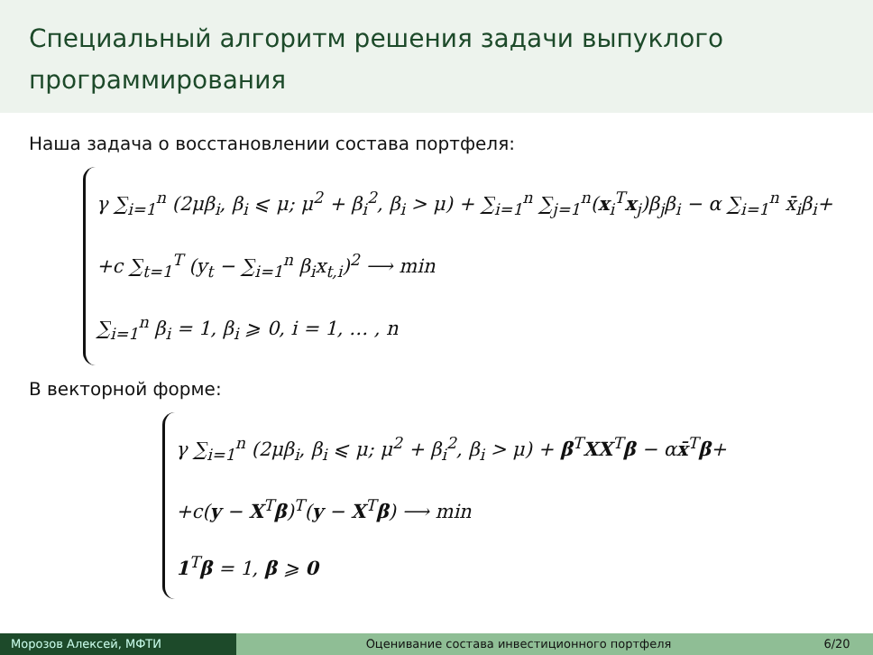Специальный алгоритм решения задачи выпуклого программирования
Наша задача о восстановлении состава портфеля:
γ ∑<sub>i=1</sub><sup>n</sup> (2μβ<sub>i</sub>, β<sub>i</sub> ⩽ μ; μ<sup>2</sup> + β<sub>i</sub><sup>2</sup>, β<sub>i</sub> > μ) + ∑<sub>i=1</sub><sup>n</sup> ∑<sub>j=1</sub><sup>n</sup>(x<sub>i</sub><sup>T</sup>x<sub>j</sub>)β<sub>j</sub>β<sub>i</sub> − α ∑<sub>i=1</sub><sup>n</sup> x̄<sub>i</sub>β<sub>i</sub>+
+c ∑<sub>t=1</sub><sup>T</sup> (y<sub>t</sub> − ∑<sub>i=1</sub><sup>n</sup> β<sub>i</sub>x<sub>t,i</sub>)<sup>2</sup> ⟶ min
∑<sub>i=1</sub><sup>n</sup> β<sub>i</sub> = 1, β<sub>i</sub> ⩾ 0, i = 1, … , n
В векторной форме:
γ ∑<sub>i=1</sub><sup>n</sup> (2μβ<sub>i</sub>, β<sub>i</sub> ⩽ μ; μ<sup>2</sup> + β<sub>i</sub><sup>2</sup>, β<sub>i</sub> > μ) + β<sup>T</sup>XX<sup>T</sup>β − αx̄<sup>T</sup>β+
+c(y − X<sup>T</sup>β)<sup>T</sup>(y − X<sup>T</sup>β) ⟶ min
1<sup>T</sup>β = 1, β ⩾ 0
Морозов Алексей, МФТИ Оценивание состава инвестиционного портфеля
6/20